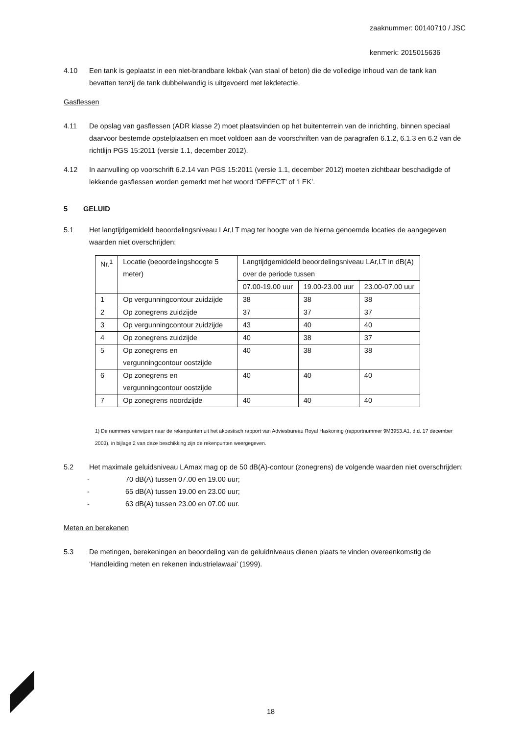zaaknummer: 00140710 / JSC
kenmerk: 2015015636
4.10 Een tank is geplaatst in een niet-brandbare lekbak (van staal of beton) die de volledige inhoud van de tank kan bevatten tenzij de tank dubbelwandig is uitgevoerd met lekdetectie.
Gasflessen
4.11 De opslag van gasflessen (ADR klasse 2) moet plaatsvinden op het buitenterrein van de inrichting, binnen speciaal daarvoor bestemde opstelplaatsen en moet voldoen aan de voorschriften van de paragrafen 6.1.2, 6.1.3 en 6.2 van de richtlijn PGS 15:2011 (versie 1.1, december 2012).
4.12 In aanvulling op voorschrift 6.2.14 van PGS 15:2011 (versie 1.1, december 2012) moeten zichtbaar beschadigde of lekkende gasflessen worden gemerkt met het woord ‘DEFECT’ of ‘LEK’.
5 GELUID
5.1 Het langtijdgemideld beoordelingsniveau LAr,LT mag ter hoogte van de hierna genoemde locaties de aangegeven waarden niet overschrijden:
| Nr.<sup>1</sup> | Locatie (beoordelingshoogte 5 meter) | Langtijdgemiddeld beoordelingsniveau LAr,LT in dB(A) over de periode tussen | | |
| --- | --- | --- | --- | --- |
| | | 07.00-19.00 uur | 19.00-23.00 uur | 23.00-07.00 uur |
| 1 | Op vergunningcontour zuidzijde | 38 | 38 | 38 |
| 2 | Op zonegrens zuidzijde | 37 | 37 | 37 |
| 3 | Op vergunningcontour zuidzijde | 43 | 40 | 40 |
| 4 | Op zonegrens zuidzijde | 40 | 38 | 37 |
| 5 | Op zonegrens en vergunningcontour oostzijde | 40 | 38 | 38 |
| 6 | Op zonegrens en vergunningcontour oostzijde | 40 | 40 | 40 |
| 7 | Op zonegrens noordzijde | 40 | 40 | 40 |
1) De nummers verwijzen naar de rekenpunten uit het akoestisch rapport van Adviesbureau Royal Haskoning (rapportnummer 9M3953.A1, d.d. 17 december 2003), in bijlage 2 van deze beschikking zijn de rekenpunten weergegeven.
5.2 Het maximale geluidsniveau LAmax mag op de 50 dB(A)-contour (zonegrens) de volgende waarden niet overschrijden:
- 70 dB(A) tussen 07.00 en 19.00 uur;
- 65 dB(A) tussen 19.00 en 23.00 uur;
- 63 dB(A) tussen 23.00 en 07.00 uur.
Meten en berekenen
5.3 De metingen, berekeningen en beoordeling van de geluidniveaus dienen plaats te vinden overeenkomstig de ‘Handleiding meten en rekenen industrielawaai’ (1999).
18